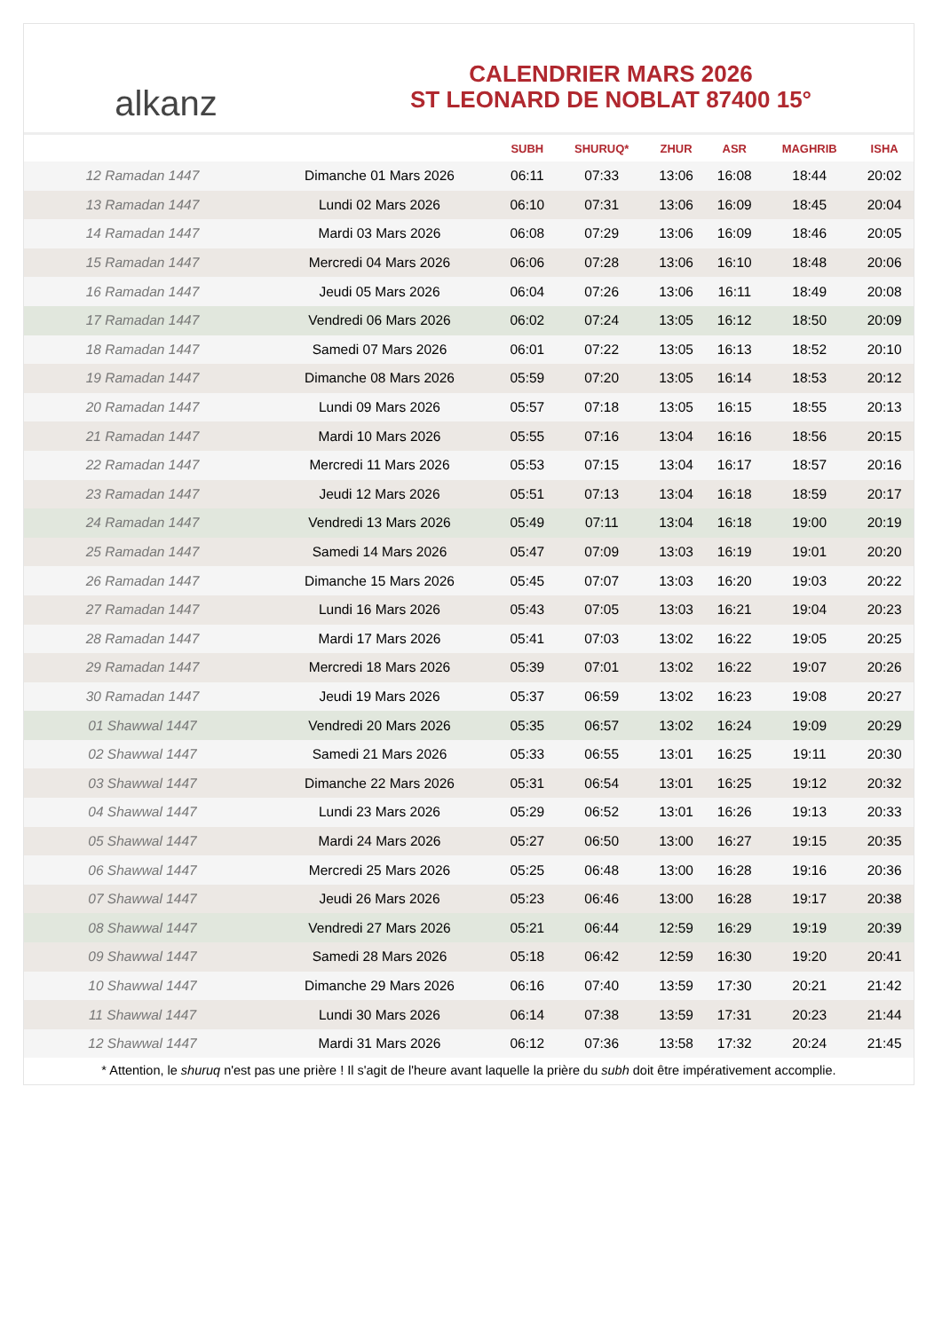alkanz
CALENDRIER MARS 2026
ST LEONARD DE NOBLAT 87400 15°
| | | SUBH | SHURUQ* | ZHUR | ASR | MAGHRIB | ISHA |
| --- | --- | --- | --- | --- | --- | --- | --- |
| 12 Ramadan 1447 | Dimanche 01 Mars 2026 | 06:11 | 07:33 | 13:06 | 16:08 | 18:44 | 20:02 |
| 13 Ramadan 1447 | Lundi 02 Mars 2026 | 06:10 | 07:31 | 13:06 | 16:09 | 18:45 | 20:04 |
| 14 Ramadan 1447 | Mardi 03 Mars 2026 | 06:08 | 07:29 | 13:06 | 16:09 | 18:46 | 20:05 |
| 15 Ramadan 1447 | Mercredi 04 Mars 2026 | 06:06 | 07:28 | 13:06 | 16:10 | 18:48 | 20:06 |
| 16 Ramadan 1447 | Jeudi 05 Mars 2026 | 06:04 | 07:26 | 13:06 | 16:11 | 18:49 | 20:08 |
| 17 Ramadan 1447 | Vendredi 06 Mars 2026 | 06:02 | 07:24 | 13:05 | 16:12 | 18:50 | 20:09 |
| 18 Ramadan 1447 | Samedi 07 Mars 2026 | 06:01 | 07:22 | 13:05 | 16:13 | 18:52 | 20:10 |
| 19 Ramadan 1447 | Dimanche 08 Mars 2026 | 05:59 | 07:20 | 13:05 | 16:14 | 18:53 | 20:12 |
| 20 Ramadan 1447 | Lundi 09 Mars 2026 | 05:57 | 07:18 | 13:05 | 16:15 | 18:55 | 20:13 |
| 21 Ramadan 1447 | Mardi 10 Mars 2026 | 05:55 | 07:16 | 13:04 | 16:16 | 18:56 | 20:15 |
| 22 Ramadan 1447 | Mercredi 11 Mars 2026 | 05:53 | 07:15 | 13:04 | 16:17 | 18:57 | 20:16 |
| 23 Ramadan 1447 | Jeudi 12 Mars 2026 | 05:51 | 07:13 | 13:04 | 16:18 | 18:59 | 20:17 |
| 24 Ramadan 1447 | Vendredi 13 Mars 2026 | 05:49 | 07:11 | 13:04 | 16:18 | 19:00 | 20:19 |
| 25 Ramadan 1447 | Samedi 14 Mars 2026 | 05:47 | 07:09 | 13:03 | 16:19 | 19:01 | 20:20 |
| 26 Ramadan 1447 | Dimanche 15 Mars 2026 | 05:45 | 07:07 | 13:03 | 16:20 | 19:03 | 20:22 |
| 27 Ramadan 1447 | Lundi 16 Mars 2026 | 05:43 | 07:05 | 13:03 | 16:21 | 19:04 | 20:23 |
| 28 Ramadan 1447 | Mardi 17 Mars 2026 | 05:41 | 07:03 | 13:02 | 16:22 | 19:05 | 20:25 |
| 29 Ramadan 1447 | Mercredi 18 Mars 2026 | 05:39 | 07:01 | 13:02 | 16:22 | 19:07 | 20:26 |
| 30 Ramadan 1447 | Jeudi 19 Mars 2026 | 05:37 | 06:59 | 13:02 | 16:23 | 19:08 | 20:27 |
| 01 Shawwal 1447 | Vendredi 20 Mars 2026 | 05:35 | 06:57 | 13:02 | 16:24 | 19:09 | 20:29 |
| 02 Shawwal 1447 | Samedi 21 Mars 2026 | 05:33 | 06:55 | 13:01 | 16:25 | 19:11 | 20:30 |
| 03 Shawwal 1447 | Dimanche 22 Mars 2026 | 05:31 | 06:54 | 13:01 | 16:25 | 19:12 | 20:32 |
| 04 Shawwal 1447 | Lundi 23 Mars 2026 | 05:29 | 06:52 | 13:01 | 16:26 | 19:13 | 20:33 |
| 05 Shawwal 1447 | Mardi 24 Mars 2026 | 05:27 | 06:50 | 13:00 | 16:27 | 19:15 | 20:35 |
| 06 Shawwal 1447 | Mercredi 25 Mars 2026 | 05:25 | 06:48 | 13:00 | 16:28 | 19:16 | 20:36 |
| 07 Shawwal 1447 | Jeudi 26 Mars 2026 | 05:23 | 06:46 | 13:00 | 16:28 | 19:17 | 20:38 |
| 08 Shawwal 1447 | Vendredi 27 Mars 2026 | 05:21 | 06:44 | 12:59 | 16:29 | 19:19 | 20:39 |
| 09 Shawwal 1447 | Samedi 28 Mars 2026 | 05:18 | 06:42 | 12:59 | 16:30 | 19:20 | 20:41 |
| 10 Shawwal 1447 | Dimanche 29 Mars 2026 | 06:16 | 07:40 | 13:59 | 17:30 | 20:21 | 21:42 |
| 11 Shawwal 1447 | Lundi 30 Mars 2026 | 06:14 | 07:38 | 13:59 | 17:31 | 20:23 | 21:44 |
| 12 Shawwal 1447 | Mardi 31 Mars 2026 | 06:12 | 07:36 | 13:58 | 17:32 | 20:24 | 21:45 |
* Attention, le shuruq n'est pas une prière ! Il s'agit de l'heure avant laquelle la prière du subh doit être impérativement accomplie.